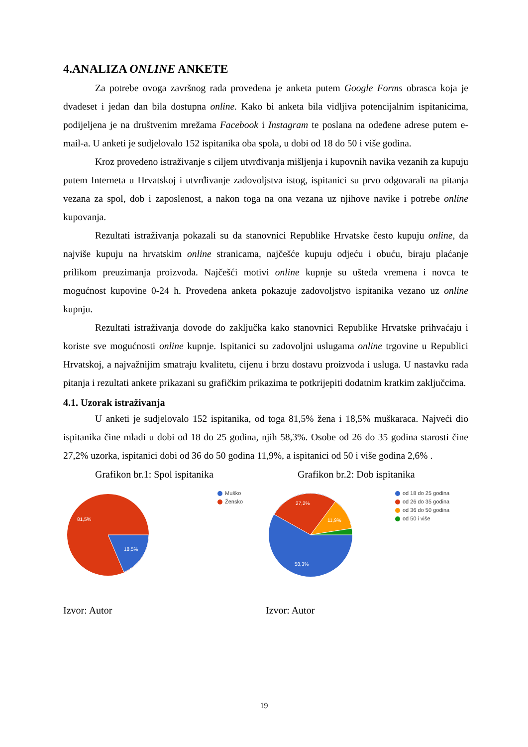4.ANALIZA ONLINE ANKETE
Za potrebe ovoga završnog rada provedena je anketa putem Google Forms obrasca koja je dvadeset i jedan dan bila dostupna online. Kako bi anketa bila vidljiva potencijalnim ispitanicima, podijeljena je na društvenim mrežama Facebook i Instagram te poslana na odeđene adrese putem e-mail-a. U anketi je sudjelovalo 152 ispitanika oba spola, u dobi od 18 do 50 i više godina.
Kroz provedeno istraživanje s ciljem utvrđivanja mišljenja i kupovnih navika vezanih za kupuju putem Interneta u Hrvatskoj i utvrđivanje zadovoljstva istog, ispitanici su prvo odgovarali na pitanja vezana za spol, dob i zaposlenost, a nakon toga na ona vezana uz njihove navike i potrebe online kupovanja.
Rezultati istraživanja pokazali su da stanovnici Republike Hrvatske često kupuju online, da najviše kupuju na hrvatskim online stranicama, najčešće kupuju odjeću i obuću, biraju plaćanje prilikom preuzimanja proizvoda. Najčešći motivi online kupnje su ušteda vremena i novca te mogućnost kupovine 0-24 h. Provedena anketa pokazuje zadovoljstvo ispitanika vezano uz online kupnju.
Rezultati istraživanja dovode do zaključka kako stanovnici Republike Hrvatske prihvaćaju i koriste sve mogućnosti online kupnje. Ispitanici su zadovoljni uslugama online trgovine u Republici Hrvatskoj, a najvažnijim smatraju kvalitetu, cijenu i brzu dostavu proizvoda i usluga. U nastavku rada pitanja i rezultati ankete prikazani su grafičkim prikazima te potkrijepiti dodatnim kratkim zaključcima.
4.1. Uzorak istraživanja
U anketi je sudjelovalo 152 ispitanika, od toga 81,5% žena i 18,5% muškaraca. Najveći dio ispitanika čine mladi u dobi od 18 do 25 godina, njih 58,3%. Osobe od 26 do 35 godina starosti čine 27,2% uzorka, ispitanici dobi od 36 do 50 godina 11,9%, a ispitanici od 50 i više godina 2,6% .
Grafikon br.1: Spol ispitanika
81,5%
18,5%
Muško
Žensko
Izvor: Autor
Grafikon br.2: Dob ispitanika
27,2%
11,9%
58,3%
od 18 do 25 godina
od 26 do 35 godina
od 36 do 50 godina
od 50 i više
Izvor: Autor
19